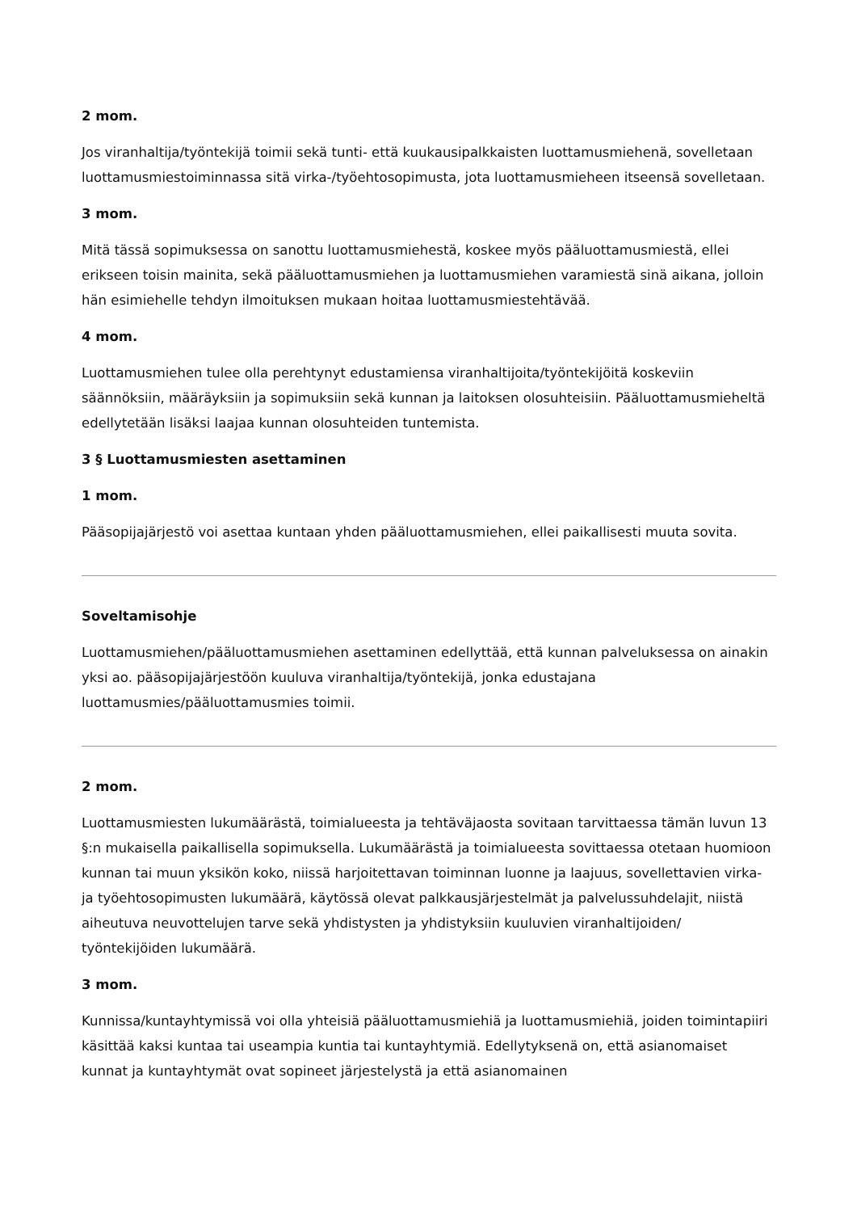2 mom.
Jos viranhaltija/työntekijä toimii sekä tunti- että kuukausipalkkaisten luottamusmiehenä, sovelletaan luottamusmiestoiminnassa sitä virka-/työehtosopimusta, jota luottamusmieheen itseensä sovelletaan.
3 mom.
Mitä tässä sopimuksessa on sanottu luottamusmiehestä, koskee myös pääluottamusmiestä, ellei erikseen toisin mainita, sekä pääluottamusmiehen ja luottamusmiehen varamiestä sinä aikana, jolloin hän esimiehelle tehdyn ilmoituksen mukaan hoitaa luottamusmiestehtävää.
4 mom.
Luottamusmiehen tulee olla perehtynyt edustamiensa viranhaltijoita/työntekijöitä koskeviin säännöksiin, määräyksiin ja sopimuksiin sekä kunnan ja laitoksen olosuhteisiin. Pääluottamusmieheltä edellytetään lisäksi laajaa kunnan olosuhteiden tuntemista.
3 § Luottamusmiesten asettaminen
1 mom.
Pääsopijajärjestö voi asettaa kuntaan yhden pääluottamusmiehen, ellei paikallisesti muuta sovita.
Soveltamisohje
Luottamusmiehen/pääluottamusmiehen asettaminen edellyttää, että kunnan palveluksessa on ainakin yksi ao. pääsopijajärjestöön kuuluva viranhaltija/työntekijä, jonka edustajana luottamusmies/pääluottamusmies toimii.
2 mom.
Luottamusmiesten lukumäärästä, toimialueesta ja tehtäväjaosta sovitaan tarvittaessa tämän luvun 13 §:n mukaisella paikallisella sopimuksella. Lukumäärästä ja toimialueesta sovittaessa otetaan huomioon kunnan tai muun yksikön koko, niissä harjoitettavan toiminnan luonne ja laajuus, sovellettavien virka- ja työehtosopimusten lukumäärä, käytössä olevat palkkausjärjestelmät ja palvelussuhdelajit, niistä aiheutuva neuvottelujen tarve sekä yhdistysten ja yhdistyksiin kuuluvien viranhaltijoiden/ työntekijöiden lukumäärä.
3 mom.
Kunnissa/kuntayhtymissä voi olla yhteisiä pääluottamusmiehiä ja luottamusmiehiä, joiden toimintapiiri käsittää kaksi kuntaa tai useampia kuntia tai kuntayhtymiä. Edellytyksenä on, että asianomaiset kunnat ja kuntayhtymät ovat sopineet järjestelystä ja että asianomainen